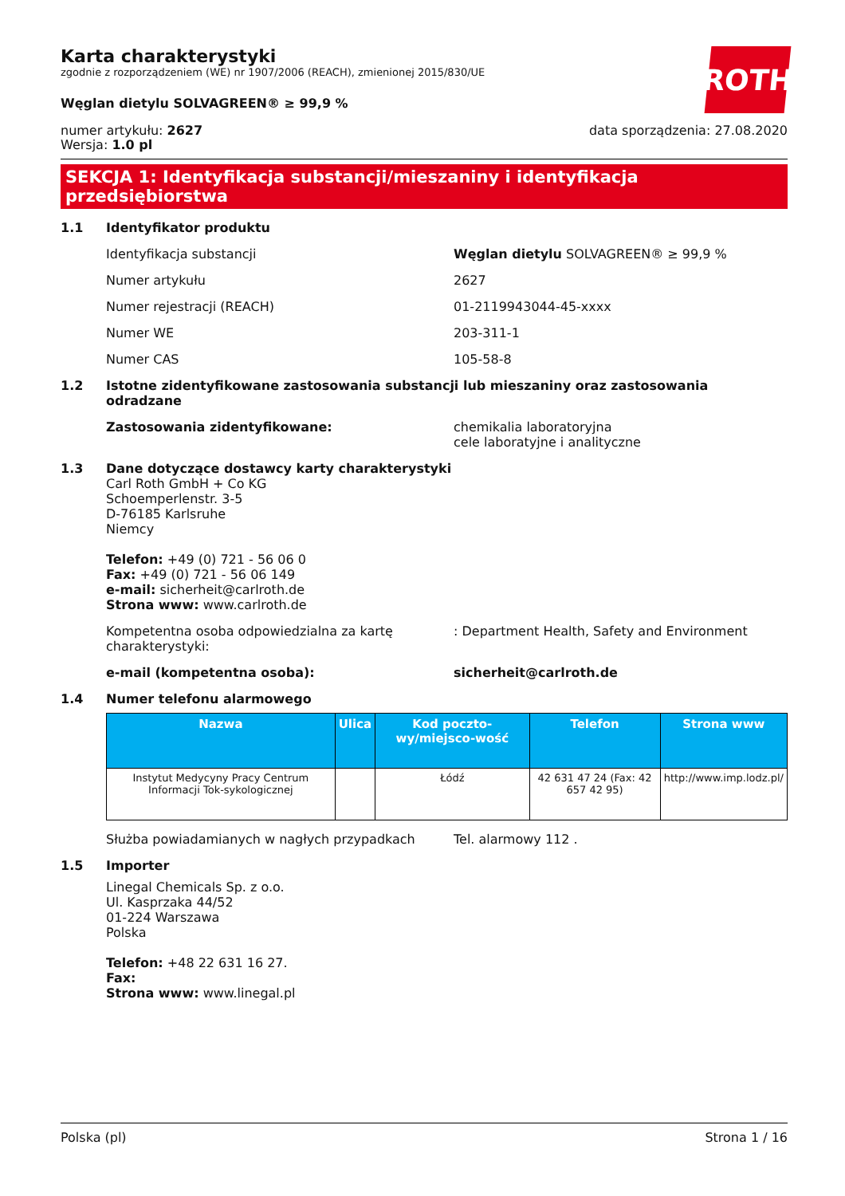ROTH
Karta charakterystyki
zgodnie z rozporządzeniem (WE) nr 1907/2006 (REACH), zmienionej 2015/830/UE
Węglan dietylu SOLVAGREEN® ≥ 99,9 %
numer artykułu: 2627
Wersja: 1.0 pl
data sporządzenia: 27.08.2020
SEKCJA 1: Identyfikacja substancji/mieszaniny i identyfikacja przedsiębiorstwa
1.1 Identyfikator produktu
Identyfikacja substancji Węglan dietylu SOLVAGREEN® ≥ 99,9 %
Numer artykułu 2627
Numer rejestracji (REACH) 01-2119943044-45-xxxx
Numer WE 203-311-1
Numer CAS 105-58-8
1.2 Istotne zidentyfikowane zastosowania substancji lub mieszaniny oraz zastosowania odradzane
Zastosowania zidentyfikowane: chemikalia laboratoryjna
cele laboratyjne i analityczne
1.3 Dane dotyczące dostawcy karty charakterystyki
Carl Roth GmbH + Co KG
Schoemperlenstr. 3-5
D-76185 Karlsruhe
Niemcy
Telefon: +49 (0) 721 - 56 06 0
Fax: +49 (0) 721 - 56 06 149
e-mail: sicherheit@carlroth.de
Strona www: www.carlroth.de
Kompetentna osoba odpowiedzialna za kartę charakterystyki:
: Department Health, Safety and Environment
e-mail (kompetentna osoba): sicherheit@carlroth.de
1.4 Numer telefonu alarmowego
| Nazwa | Ulica | Kod poczto-wy/miejsco-wość | Telefon | Strona www |
| --- | --- | --- | --- | --- |
| Instytut Medycyny Pracy Centrum Informacji Tok-sykologicznej | | Łódź | 42 631 47 24 (Fax: 42 657 42 95) | http://www.imp.lodz.pl/ |
Służba powiadamianych w nagłych przypadkach Tel. alarmowy 112 .
1.5 Importer
Linegal Chemicals Sp. z o.o.
Ul. Kasprzaka 44/52
01-224 Warszawa
Polska
Telefon: +48 22 631 16 27.
Fax:
Strona www: www.linegal.pl
Polska (pl) Strona 1 / 16